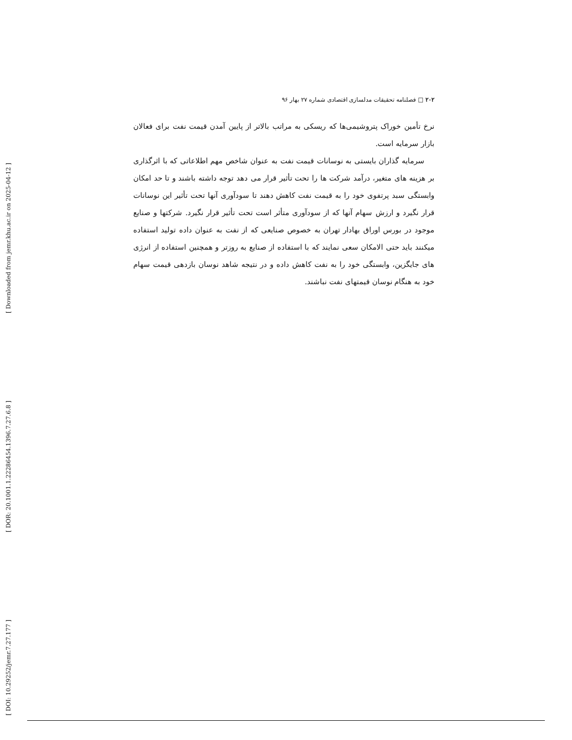[ Downloaded from jemr.khu.ac.ir on 2025-04-12 ]
[ DOR: 20.1001.1.22286454.1396.7.27.6.8 ]
[ DOI: 10.29252/jemr.7.27.177 ]
۲۰۲ □ فصلنامه تحقیقات مدلسازی اقتصادی شماره ۲۷ بهار ۹۶
نرخ تأمین خوراک پتروشیمی‌ها که ریسکی به مراتب بالاتر از پایین آمدن قیمت نفت برای فعالان بازار سرمایه است.
سرمایه گذاران بایستی به نوسانات قیمت نفت به عنوان شاخص مهم اطلاعاتی که با اثرگذاری بر هزینه های متغیر، درآمد شرکت ها را تحت تأثیر قرار می دهد توجه داشته باشند و تا حد امکان وابستگی سبد پرتفوی خود را به قیمت نفت کاهش دهند تا سودآوری آنها تحت تأثیر این نوسانات قرار نگیرد و ارزش سهام آنها که از سودآوری متأثر است تحت تأثیر قرار نگیرد. شرکتها و صنایع موجود در بورس اوراق بهادار تهران به خصوص صنایعی که از نفت به عنوان داده تولید استفاده میکنند باید حتی الامکان سعی نمایند که با استفاده از صنایع به روزتر و همچنین استفاده از انرژی های جایگزین، وابستگی خود را به نفت کاهش داده و در نتیجه شاهد نوسان بازدهی قیمت سهام خود به هنگام نوسان قیمتهای نفت نباشند.